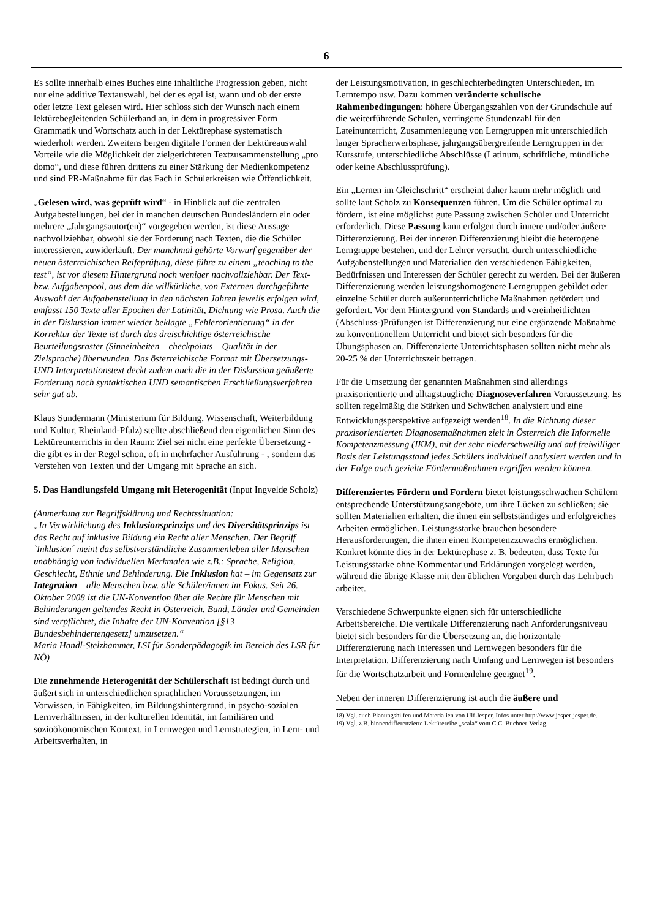6
Es sollte innerhalb eines Buches eine inhaltliche Progression geben, nicht nur eine additive Textauswahl, bei der es egal ist, wann und ob der erste oder letzte Text gelesen wird. Hier schloss sich der Wunsch nach einem lektürebegleitenden Schülerband an, in dem in progressiver Form Grammatik und Wortschatz auch in der Lektürephase systematisch wiederholt werden. Zweitens bergen digitale Formen der Lektüreauswahl Vorteile wie die Möglichkeit der zielgerichteten Textzusammenstellung „pro domo“, und diese führen drittens zu einer Stärkung der Medienkompetenz und sind PR-Maßnahme für das Fach in Schülerkreisen wie Öffentlichkeit.
„Gelesen wird, was geprüft wird“ - in Hinblick auf die zentralen Aufgabestellungen, bei der in manchen deutschen Bundesländern ein oder mehrere „Jahrgangsautor(en)“ vorgegeben werden, ist diese Aussage nachvollziehbar, obwohl sie der Forderung nach Texten, die die Schüler interessieren, zuwiderläuft. Der manchmal gehörte Vorwurf gegenüber der neuen österreichischen Reifeprüfung, diese führe zu einem „teaching to the test“, ist vor diesem Hintergrund noch weniger nachvollziehbar. Der Text- bzw. Aufgabenpool, aus dem die willkürliche, von Externen durchgeführte Auswahl der Aufgabenstellung in den nächsten Jahren jeweils erfolgen wird, umfasst 150 Texte aller Epochen der Latinität, Dichtung wie Prosa. Auch die in der Diskussion immer wieder beklagte „Fehlerorientierung“ in der Korrektur der Texte ist durch das dreischichtige österreichische Beurteilungsraster (Sinneinheiten – checkpoints – Qualität in der Zielsprache) überwunden. Das österreichische Format mit Übersetzungs- UND Interpretationstext deckt zudem auch die in der Diskussion geäußerte Forderung nach syntaktischen UND semantischen Erschließungsverfahren sehr gut ab.
Klaus Sundermann (Ministerium für Bildung, Wissenschaft, Weiterbildung und Kultur, Rheinland-Pfalz) stellte abschließend den eigentlichen Sinn des Lektüreunterrichts in den Raum: Ziel sei nicht eine perfekte Übersetzung - die gibt es in der Regel schon, oft in mehrfacher Ausführung - , sondern das Verstehen von Texten und der Umgang mit Sprache an sich.
5. Das Handlungsfeld Umgang mit Heterogenität (Input Ingvelde Scholz)
(Anmerkung zur Begriffsklärung und Rechtssituation:
„In Verwirklichung des Inklusionsprinzips und des Diversitätsprinzips ist das Recht auf inklusive Bildung ein Recht aller Menschen. Der Begriff `Inklusion´ meint das selbstverständliche Zusammenleben aller Menschen unabhängig von individuellen Merkmalen wie z.B.: Sprache, Religion, Geschlecht, Ethnie und Behinderung. Die Inklusion hat – im Gegensatz zur Integration – alle Menschen bzw. alle Schüler/innen im Fokus. Seit 26. Oktober 2008 ist die UN-Konvention über die Rechte für Menschen mit Behinderungen geltendes Recht in Österreich. Bund, Länder und Gemeinden sind verpflichtet, die Inhalte der UN-Konvention [§13 Bundesbehindertengesetz] umzusetzen.“
Maria Handl-Stelzhammer, LSI für Sonderpädagogik im Bereich des LSR für NÖ)
Die zunehmende Heterogenität der Schülerschaft ist bedingt durch und äußert sich in unterschiedlichen sprachlichen Voraussetzungen, im Vorwissen, in Fähigkeiten, im Bildungshintergrund, in psycho-sozialen Lernverhältnissen, in der kulturellen Identität, im familiären und sozioökonomischen Kontext, in Lernwegen und Lernstrategien, in Lern- und Arbeitsverhalten, in
der Leistungsmotivation, in geschlechterbedingten Unterschieden, im Lerntempo usw. Dazu kommen veränderte schulische Rahmenbedingungen: höhere Übergangszahlen von der Grundschule auf die weiterführende Schulen, verringerte Stundenzahl für den Lateinunterricht, Zusammenlegung von Lerngruppen mit unterschiedlich langer Spracherwerbsphase, jahrgangsübergreifende Lerngruppen in der Kursstufe, unterschiedliche Abschlüsse (Latinum, schriftliche, mündliche oder keine Abschlussprüfung).
Ein „Lernen im Gleichschritt“ erscheint daher kaum mehr möglich und sollte laut Scholz zu Konsequenzen führen. Um die Schüler optimal zu fördern, ist eine möglichst gute Passung zwischen Schüler und Unterricht erforderlich. Diese Passung kann erfolgen durch innere und/oder äußere Differenzierung. Bei der inneren Differenzierung bleibt die heterogene Lerngruppe bestehen, und der Lehrer versucht, durch unterschiedliche Aufgabenstellungen und Materialien den verschiedenen Fähigkeiten, Bedürfnissen und Interessen der Schüler gerecht zu werden. Bei der äußeren Differenzierung werden leistungshomogenere Lerngruppen gebildet oder einzelne Schüler durch außerunterrichtliche Maßnahmen gefördert und gefordert. Vor dem Hintergrund von Standards und vereinheitlichten (Abschluss-)Prüfungen ist Differenzierung nur eine ergänzende Maßnahme zu konventionellem Unterricht und bietet sich besonders für die Übungsphasen an. Differenzierte Unterrichtsphasen sollten nicht mehr als 20-25 % der Unterrichtszeit betragen.
Für die Umsetzung der genannten Maßnahmen sind allerdings praxisorientierte und alltagstaugliche Diagnoseverfahren Voraussetzung. Es sollten regelmäßig die Stärken und Schwächen analysiert und eine Entwicklungsperspektive aufgezeigt werden<sup>18</sup>. In die Richtung dieser praxisorientierten Diagnosemaßnahmen zielt in Österreich die Informelle Kompetenzmessung (IKM), mit der sehr niederschwellig und auf freiwilliger Basis der Leistungsstand jedes Schülers individuell analysiert werden und in der Folge auch gezielte Fördermaßnahmen ergriffen werden können.
Differenziertes Fördern und Fordern bietet leistungsschwachen Schülern entsprechende Unterstützungsangebote, um ihre Lücken zu schließen; sie sollten Materialien erhalten, die ihnen ein selbstständiges und erfolgreiches Arbeiten ermöglichen. Leistungsstarke brauchen besondere Herausforderungen, die ihnen einen Kompetenzzuwachs ermöglichen. Konkret könnte dies in der Lektürephase z. B. bedeuten, dass Texte für Leistungsstarke ohne Kommentar und Erklärungen vorgelegt werden, während die übrige Klasse mit den üblichen Vorgaben durch das Lehrbuch arbeitet.
Verschiedene Schwerpunkte eignen sich für unterschiedliche Arbeitsbereiche. Die vertikale Differenzierung nach Anforderungsniveau bietet sich besonders für die Übersetzung an, die horizontale Differenzierung nach Interessen und Lernwegen besonders für die Interpretation. Differenzierung nach Umfang und Lernwegen ist besonders für die Wortschatzarbeit und Formenlehre geeignet<sup>19</sup>.
Neben der inneren Differenzierung ist auch die äußere und
18) Vgl. auch Planungshilfen und Materialien von Ulf Jesper, Infos unter http://www.jesper-jesper.de.
19) Vgl. z.B. binnendifferenzierte Lektürereihe „scala“ vom C.C. Buchner-Verlag.